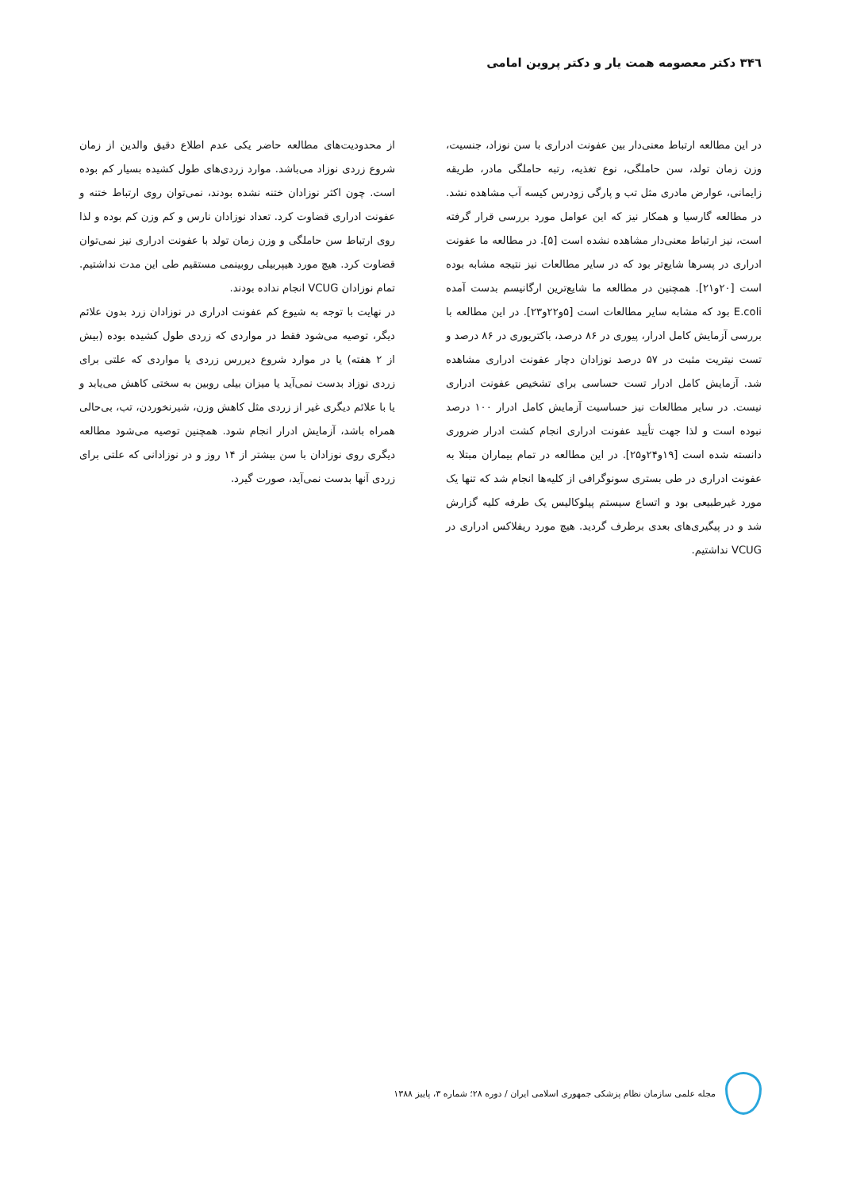۳۴٦ دکتر معصومه همت یار و دکتر پروین امامی
در این مطالعه ارتباط معنی‌دار بین عفونت ادراری با سن نوزاد، جنسیت، وزن زمان تولد، سن حاملگی، نوع تغذیه، رتبه حاملگی مادر، طریقه زایمانی، عوارض مادری مثل تب و پارگی زودرس کیسه آب مشاهده نشد. در مطالعه گارسیا و همکار نیز که این عوامل مورد بررسی قرار گرفته است، نیز ارتباط معنی‌دار مشاهده نشده است [۵]. در مطالعه ما عفونت ادراری در پسرها شایع‌تر بود که در سایر مطالعات نیز نتیجه مشابه بوده است [۲۰و۲۱]. همچنین در مطالعه ما شایع‌ترین ارگانیسم بدست آمده E.coli بود که مشابه سایر مطالعات است [۵و۲۲و۲۳]. در این مطالعه با بررسی آزمایش کامل ادرار، پیوری در ۸۶ درصد، باکتریوری در ۸۶ درصد و تست نیتریت مثبت در ۵۷ درصد نوزادان دچار عفونت ادراری مشاهده شد. آزمایش کامل ادرار تست حساسی برای تشخیص عفونت ادراری نیست. در سایر مطالعات نیز حساسیت آزمایش کامل ادرار ۱۰۰ درصد نبوده است و لذا جهت تأیید عفونت ادراری انجام کشت ادرار ضروری دانسته شده است [۱۹و۲۴و۲۵]. در این مطالعه در تمام بیماران مبتلا به عفونت ادراری در طی بستری سونوگرافی از کلیه‌ها انجام شد که تنها یک مورد غیرطبیعی بود و اتساع سیستم پیلوکالیس یک طرفه کلیه گزارش شد و در پیگیری‌های بعدی برطرف گردید. هیچ مورد ریفلاکس ادراری در VCUG نداشتیم.
از محدودیت‌های مطالعه حاضر یکی عدم اطلاع دقیق والدین از زمان شروع زردی نوزاد می‌باشد. موارد زردی‌های طول کشیده بسیار کم بوده است. چون اکثر نوزادان ختنه نشده بودند، نمی‌توان روی ارتباط ختنه و عفونت ادراری قضاوت کرد. تعداد نوزادان نارس و کم وزن کم بوده و لذا روی ارتباط سن حاملگی و وزن زمان تولد با عفونت ادراری نیز نمی‌توان قضاوت کرد. هیچ مورد هیپربیلی روبینمی مستقیم طی این مدت نداشتیم. تمام نوزادان VCUG انجام نداده بودند.
در نهایت با توجه به شیوع کم عفونت ادراری در نوزادان زرد بدون علائم دیگر، توصیه می‌شود فقط در مواردی که زردی طول کشیده بوده (بیش از ۲ هفته) یا در موارد شروع دیررس زردی یا مواردی که علتی برای زردی نوزاد بدست نمی‌آید یا میزان بیلی روبین به سختی کاهش می‌یابد و یا با علائم دیگری غیر از زردی مثل کاهش وزن، شیرنخوردن، تب، بی‌حالی همراه باشد، آزمایش ادرار انجام شود. همچنین توصیه می‌شود مطالعه دیگری روی نوزادان با سن بیشتر از ۱۴ روز و در نوزادانی که علتی برای زردی آنها بدست نمی‌آید، صورت گیرد.
مجله علمی سازمان نظام پزشکی جمهوری اسلامی ایران / دوره ۲۸؛ شماره ۳، پاییز ۱۳۸۸